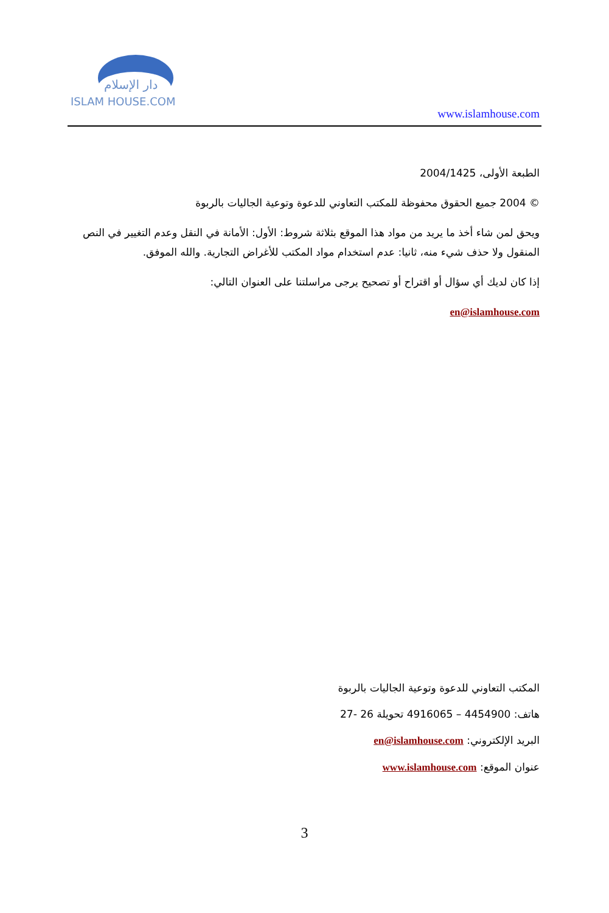دار الإسلام
ISLAM HOUSE.COM
www.islamhouse.com
الطبعة الأولى، 2004/1425
© 2004 جميع الحقوق محفوظة للمكتب التعاوني للدعوة وتوعية الجاليات بالربوة
ويحق لمن شاء أخذ ما يريد من مواد هذا الموقع بثلاثة شروط: الأول: الأمانة في النقل وعدم التغيير في النص المنقول ولا حذف شيء منه، ثانيا: عدم استخدام مواد المكتب للأغراض التجارية. والله الموفق.
إذا كان لديك أي سؤال أو اقتراح أو تصحيح يرجى مراسلتنا على العنوان التالي:
en@islamhouse.com
المكتب التعاوني للدعوة وتوعية الجاليات بالربوة
هاتف: 4454900 – 4916065 تحويلة 26 -27
البريد الإلكتروني: en@islamhouse.com
عنوان الموقع: www.islamhouse.com
3